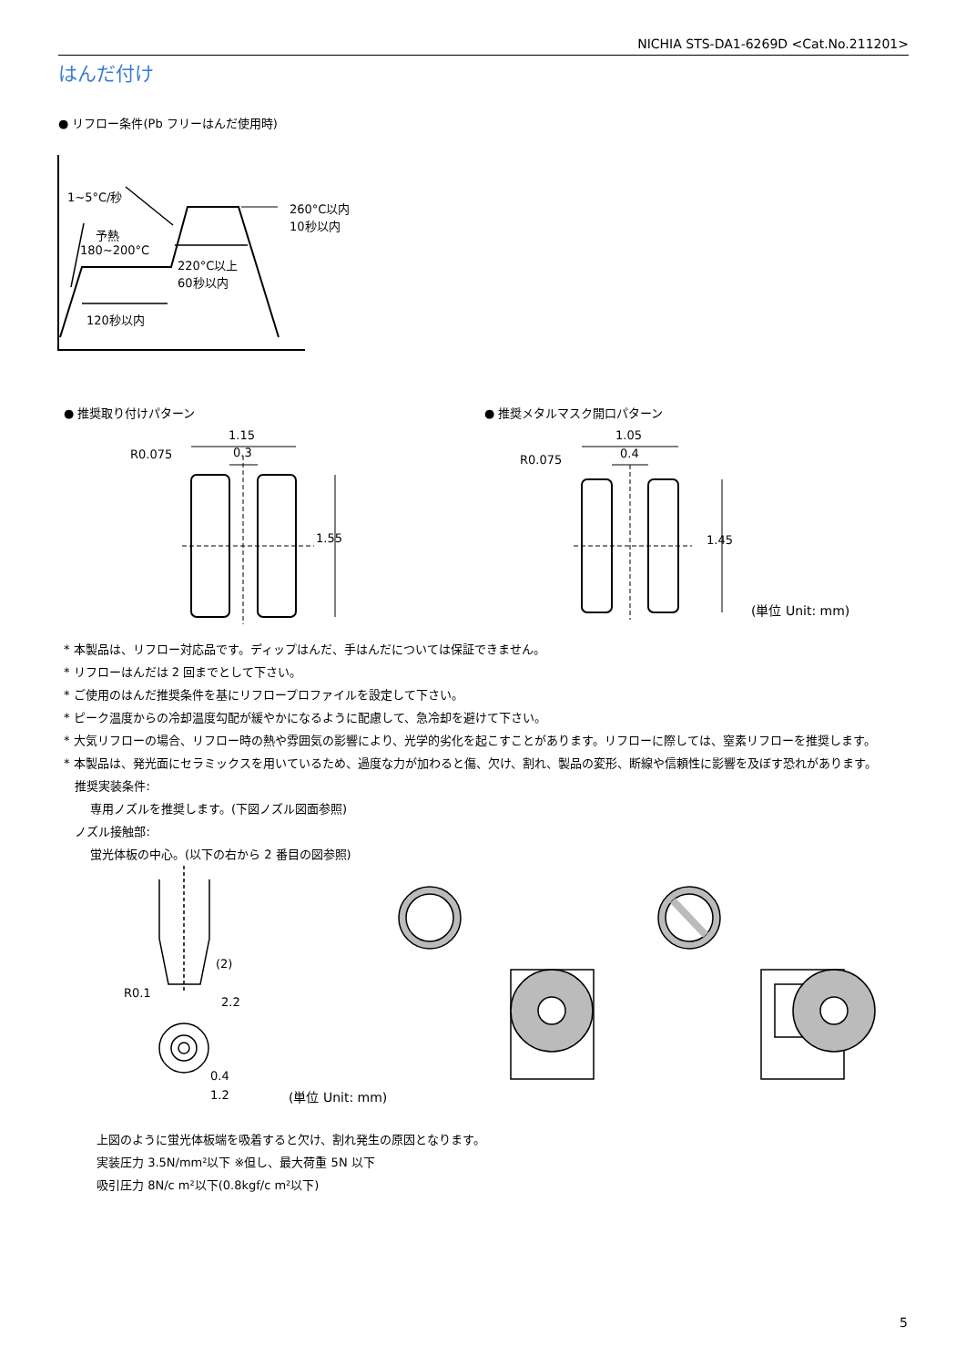NICHIA STS-DA1-6269D <Cat.No.211201>
はんだ付け
● リフロー条件(Pb フリーはんだ使用時)
1~5°C/秒
予熱
180~200°C
260°C以内
10秒以内
220°C以上
60秒以内
120秒以内
● 推奨取り付けパターン ● 推奨メタルマスク開口パターン
1.15
0.3
R0.075
1.55
1.05
0.4
R0.075
1.45
(単位 Unit: mm)
* 本製品は、リフロー対応品です。ディップはんだ、手はんだについては保証できません。
* リフローはんだは 2 回までとして下さい。
* ご使用のはんだ推奨条件を基にリフロープロファイルを設定して下さい。
* ピーク温度からの冷却温度勾配が緩やかになるように配慮して、急冷却を避けて下さい。
* 大気リフローの場合、リフロー時の熱や雰囲気の影響により、光学的劣化を起こすことがあります。リフローに際しては、窒素リフローを推奨します。
* 本製品は、発光面にセラミックスを用いているため、過度な力が加わると傷、欠け、割れ、製品の変形、断線や信頼性に影響を及ぼす恐れがあります。
推奨実装条件:
専用ノズルを推奨します。(下図ノズル図面参照)
ノズル接触部:
蛍光体板の中心。(以下の右から 2 番目の図参照)
(2)
R0.1
2.2
0.4
1.2 (単位 Unit: mm)
上図のように蛍光体板端を吸着すると欠け、割れ発生の原因となります。
実装圧力 3.5N/mm²以下 ※但し、最大荷重 5N 以下
吸引圧力 8N/c m²以下(0.8kgf/c m²以下)
5